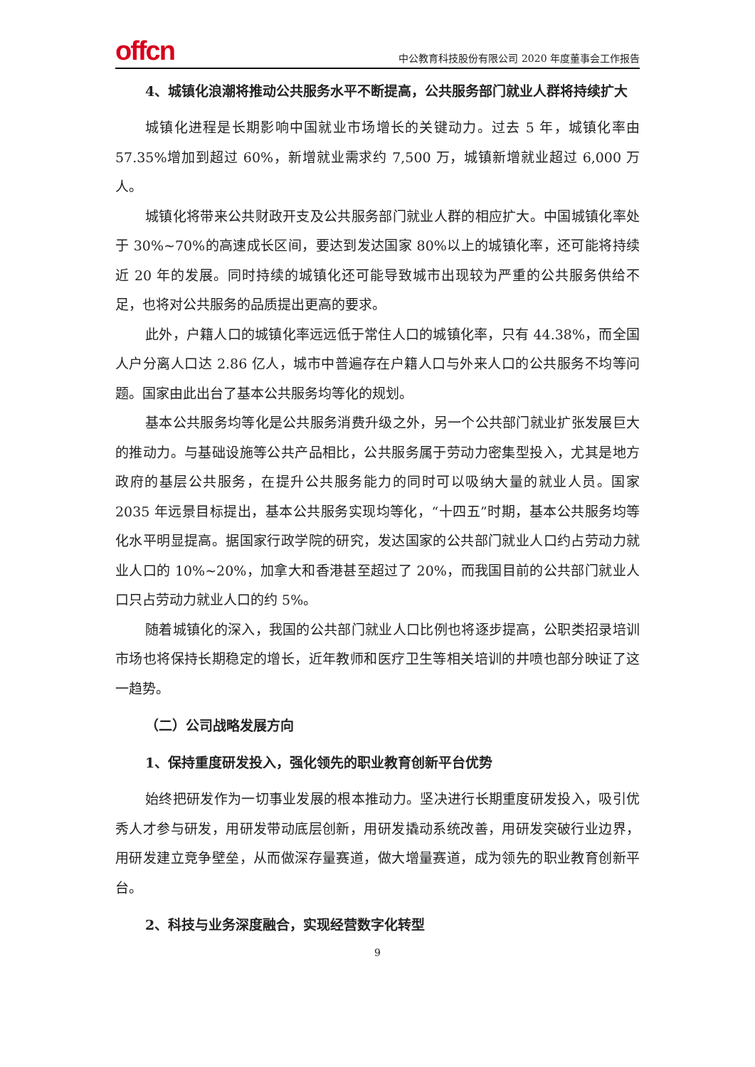offcn
中公教育科技股份有限公司 2020 年度董事会工作报告
4、城镇化浪潮将推动公共服务水平不断提高，公共服务部门就业人群将持续扩大
城镇化进程是长期影响中国就业市场增长的关键动力。过去 5 年，城镇化率由 57.35%增加到超过 60%，新增就业需求约 7,500 万，城镇新增就业超过 6,000 万人。
城镇化将带来公共财政开支及公共服务部门就业人群的相应扩大。中国城镇化率处于 30%~70%的高速成长区间，要达到发达国家 80%以上的城镇化率，还可能将持续近 20 年的发展。同时持续的城镇化还可能导致城市出现较为严重的公共服务供给不足，也将对公共服务的品质提出更高的要求。
此外，户籍人口的城镇化率远远低于常住人口的城镇化率，只有 44.38%，而全国人户分离人口达 2.86 亿人，城市中普遍存在户籍人口与外来人口的公共服务不均等问题。国家由此出台了基本公共服务均等化的规划。
基本公共服务均等化是公共服务消费升级之外，另一个公共部门就业扩张发展巨大的推动力。与基础设施等公共产品相比，公共服务属于劳动力密集型投入，尤其是地方政府的基层公共服务，在提升公共服务能力的同时可以吸纳大量的就业人员。国家 2035 年远景目标提出，基本公共服务实现均等化，“十四五”时期，基本公共服务均等化水平明显提高。据国家行政学院的研究，发达国家的公共部门就业人口约占劳动力就业人口的 10%~20%，加拿大和香港甚至超过了 20%，而我国目前的公共部门就业人口只占劳动力就业人口的约 5%。
随着城镇化的深入，我国的公共部门就业人口比例也将逐步提高，公职类招录培训市场也将保持长期稳定的增长，近年教师和医疗卫生等相关培训的井喷也部分映证了这一趋势。
（二）公司战略发展方向
1、保持重度研发投入，强化领先的职业教育创新平台优势
始终把研发作为一切事业发展的根本推动力。坚决进行长期重度研发投入，吸引优秀人才参与研发，用研发带动底层创新，用研发撬动系统改善，用研发突破行业边界，用研发建立竞争壁垒，从而做深存量赛道，做大增量赛道，成为领先的职业教育创新平台。
2、科技与业务深度融合，实现经营数字化转型
9